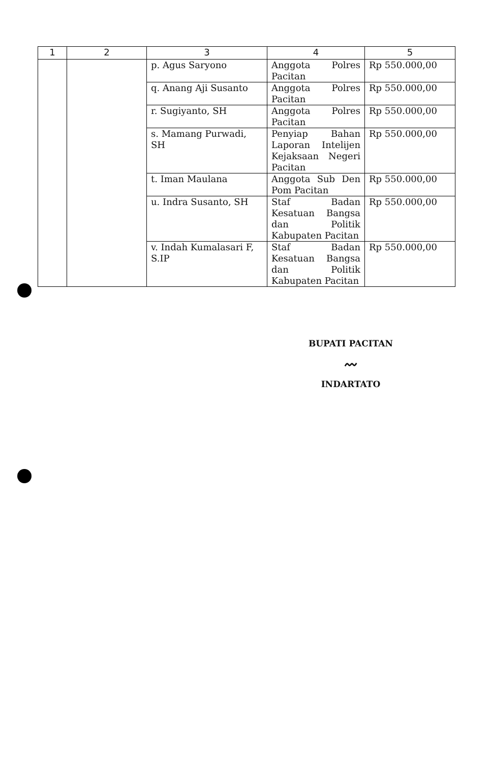| 1 | 2 | 3 | 4 | 5 |
| --- | --- | --- | --- | --- |
| | | p. Agus Saryono | Anggota Polres Pacitan | Rp 550.000,00 |
| | | q. Anang Aji Susanto | Anggota Polres Pacitan | Rp 550.000,00 |
| | | r. Sugiyanto, SH | Anggota Polres Pacitan | Rp 550.000,00 |
| | | s. Mamang Purwadi, SH | Penyiap Bahan Laporan Intelijen Kejaksaan Negeri Pacitan | Rp 550.000,00 |
| | | t. Iman Maulana | Anggota Sub Den Pom Pacitan | Rp 550.000,00 |
| | | u. Indra Susanto, SH | Staf Badan Kesatuan Bangsa dan Politik Kabupaten Pacitan | Rp 550.000,00 |
| | | v. Indah Kumalasari F, S.IP | Staf Badan Kesatuan Bangsa dan Politik Kabupaten Pacitan | Rp 550.000,00 |
BUPATI PACITAN
〰
INDARTATO